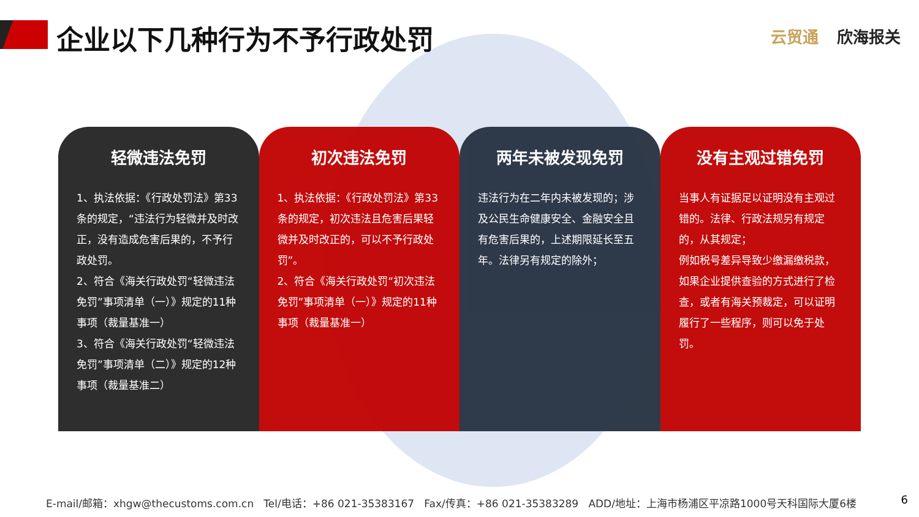企业以下几种行为不予行政处罚 云贸通 欣海报关
轻微违法免罚
1、执法依据：《行政处罚法》第33条的规定，“违法行为轻微并及时改正，没有造成危害后果的，不予行政处罚。
2、符合《海关行政处罚“轻微违法免罚”事项清单（一）》规定的11种事项（裁量基准一）
3、符合《海关行政处罚“轻微违法免罚”事项清单（二）》规定的12种事项（裁量基准二）
初次违法免罚
1、执法依据：《行政处罚法》第33条的规定，初次违法且危害后果轻微并及时改正的，可以不予行政处罚”。
2、符合《海关行政处罚“初次违法免罚”事项清单（一）》规定的11种事项（裁量基准一）
两年未被发现免罚
违法行为在二年内未被发现的；涉及公民生命健康安全、金融安全且有危害后果的，上述期限延长至五年。法律另有规定的除外；
没有主观过错免罚
当事人有证据足以证明没有主观过错的。法律、行政法规另有规定的，从其规定；
例如税号差异导致少缴漏缴税款，如果企业提供查验的方式进行了检查，或者有海关预裁定，可以证明履行了一些程序，则可以免于处罚。
E-mail/邮箱：xhgw@thecustoms.com.cn Tel/电话：+86 021-35383167 Fax/传真：+86 021-35383289 ADD/地址：上海市杨浦区平凉路1000号天科国际大厦6楼 6